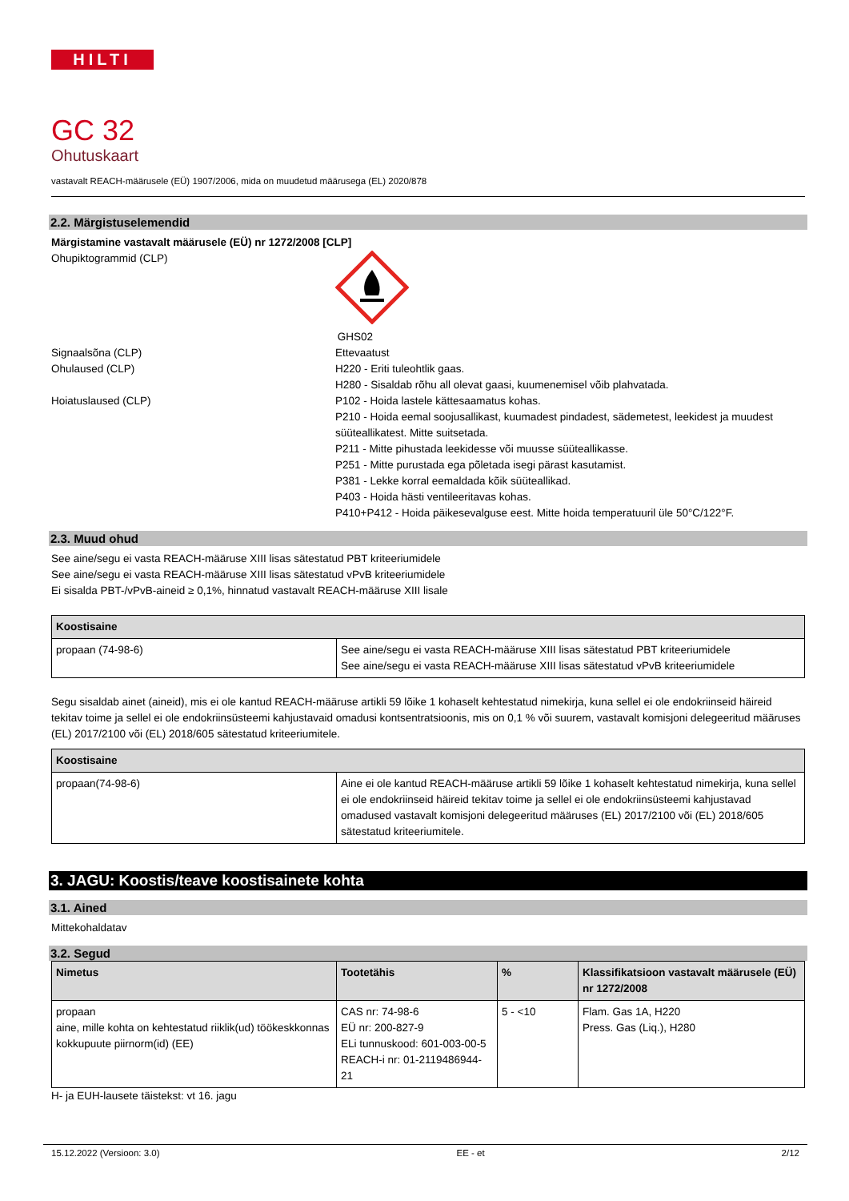HILTI
GC 32
Ohutuskaart
vastavalt REACH-määrusele (EÜ) 1907/2006, mida on muudetud määrusega (EL) 2020/878
2.2. Märgistuselemendid
Märgistamine vastavalt määrusele (EÜ) nr 1272/2008 [CLP]
Ohupiktogrammid (CLP)
GHS02
Signaalsõna (CLP) Ettevaatust
Ohulaused (CLP) H220 - Eriti tuleohtlik gaas.
H280 - Sisaldab rõhu all olevat gaasi, kuumenemisel võib plahvatada.
Hoiatuslaused (CLP) P102 - Hoida lastele kättesaamatus kohas.
P210 - Hoida eemal soojusallikast, kuumadest pindadest, sädemetest, leekidest ja muudest süüteallikatest. Mitte suitsetada.
P211 - Mitte pihustada leekidesse või muusse süüteallikasse.
P251 - Mitte purustada ega põletada isegi pärast kasutamist.
P381 - Lekke korral eemaldada kõik süüteallikad.
P403 - Hoida hästi ventileeritavas kohas.
P410+P412 - Hoida päikesevalguse eest. Mitte hoida temperatuuril üle 50°C/122°F.
2.3. Muud ohud
See aine/segu ei vasta REACH-määruse XIII lisas sätestatud PBT kriteeriumidele
See aine/segu ei vasta REACH-määruse XIII lisas sätestatud vPvB kriteeriumidele
Ei sisalda PBT-/vPvB-aineid ≥ 0,1%, hinnatud vastavalt REACH-määruse XIII lisale
| Koostisaine | |
| --- | --- |
| propaan (74-98-6) | See aine/segu ei vasta REACH-määruse XIII lisas sätestatud PBT kriteeriumidele See aine/segu ei vasta REACH-määruse XIII lisas sätestatud vPvB kriteeriumidele |
Segu sisaldab ainet (aineid), mis ei ole kantud REACH-määruse artikli 59 lõike 1 kohaselt kehtestatud nimekirja, kuna sellel ei ole endokriinseid häireid tekitav toime ja sellel ei ole endokriinsüsteemi kahjustavaid omadusi kontsentratsioonis, mis on 0,1 % või suurem, vastavalt komisjoni delegeeritud määruses (EL) 2017/2100 või (EL) 2018/605 sätestatud kriteeriumitele.
| Koostisaine | |
| --- | --- |
| propaan(74-98-6) | Aine ei ole kantud REACH-määruse artikli 59 lõike 1 kohaselt kehtestatud nimekirja, kuna sellel ei ole endokriinseid häireid tekitav toime ja sellel ei ole endokriinsüsteemi kahjustavad omadused vastavalt komisjoni delegeeritud määruses (EL) 2017/2100 või (EL) 2018/605 sätestatud kriteeriumitele. |
3. JAGU: Koostis/teave koostisainete kohta
3.1. Ained
Mittekohaldatav
3.2. Segud
| Nimetus | Tootetähis | % | Klassifikatsioon vastavalt määrusele (EÜ) nr 1272/2008 |
| --- | --- | --- | --- |
| propaan aine, mille kohta on kehtestatud riiklik(ud) töökeskkonnas kokkupuute piirnorm(id) (EE) | CAS nr: 74-98-6 EÜ nr: 200-827-9 ELi tunnuskood: 601-003-00-5 REACH-i nr: 01-2119486944-21 | 5 - <10 | Flam. Gas 1A, H220 Press. Gas (Liq.), H280 |
H- ja EUH-lausete täistekst: vt 16. jagu
15.12.2022 (Versioon: 3.0) EE - et 2/12